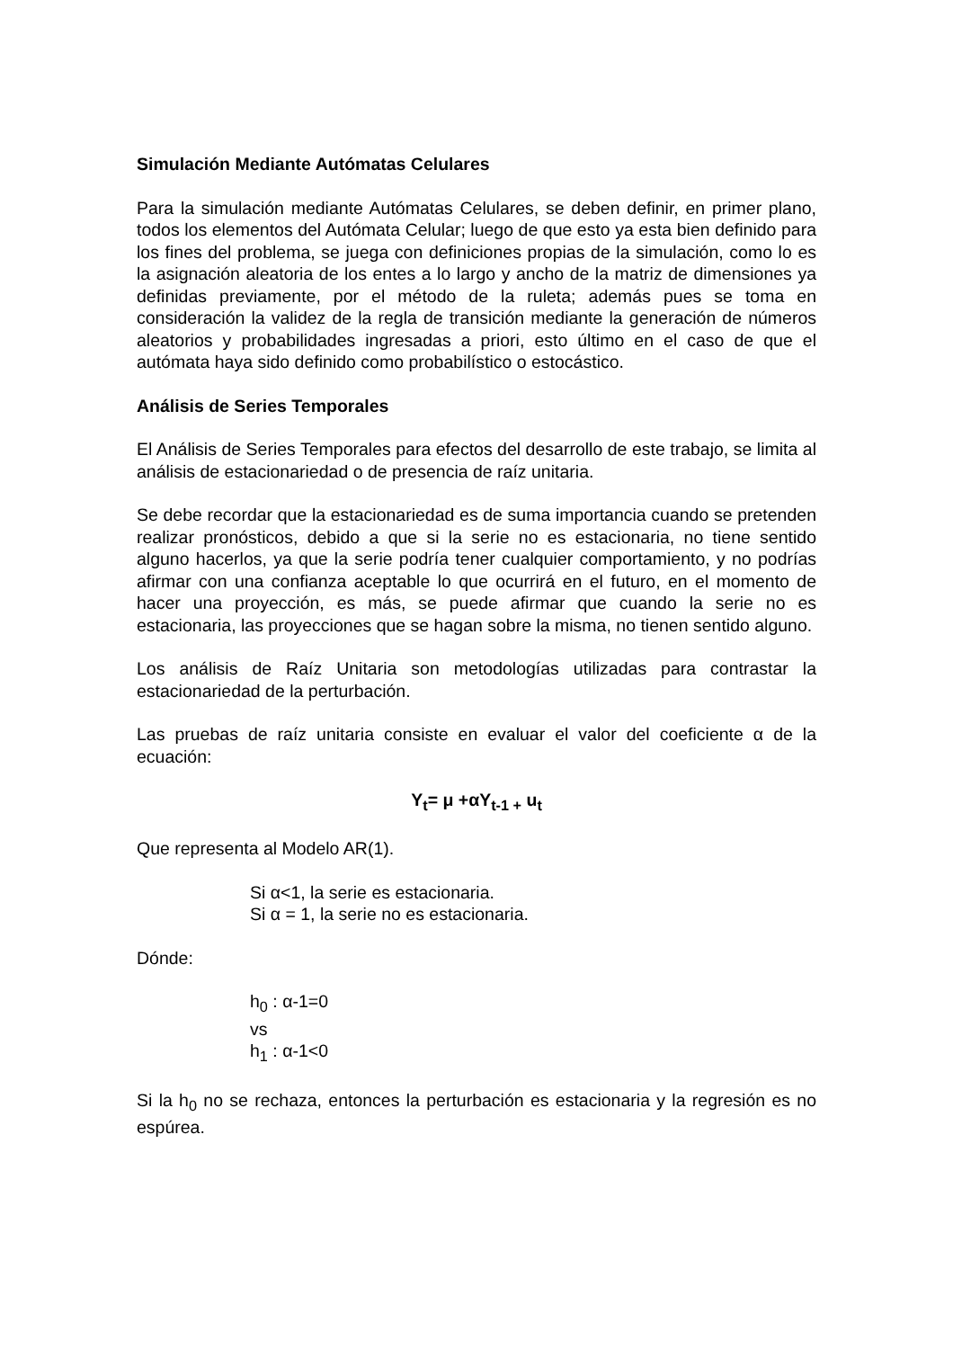Simulación Mediante Autómatas Celulares
Para la simulación mediante Autómatas Celulares, se deben definir, en primer plano, todos los elementos del Autómata Celular; luego de que esto ya esta bien definido para los fines del problema, se juega con definiciones propias de la simulación, como lo es la asignación aleatoria de los entes a lo largo y ancho de la matriz de dimensiones ya definidas previamente, por el método de la ruleta; además pues se toma en consideración la validez de la regla de transición mediante la generación de números aleatorios y probabilidades ingresadas a priori, esto último en el caso de que el autómata haya sido definido como probabilístico o estocástico.
Análisis de Series Temporales
El Análisis de Series Temporales para efectos del desarrollo de este trabajo, se limita al análisis de estacionariedad o de presencia de raíz unitaria.
Se debe recordar que la estacionariedad es de suma importancia cuando se pretenden realizar pronósticos, debido a que si la serie no es estacionaria, no tiene sentido alguno hacerlos, ya que la serie podría tener cualquier comportamiento, y no podrías afirmar con una confianza aceptable lo que ocurrirá en el futuro, en el momento de hacer una proyección, es más, se puede afirmar que cuando la serie no es estacionaria, las proyecciones que se hagan sobre la misma, no tienen sentido alguno.
Los análisis de Raíz Unitaria son metodologías utilizadas para contrastar la estacionariedad de la perturbación.
Las pruebas de raíz unitaria consiste en evaluar el valor del coeficiente α de la ecuación:
Y<sub>t</sub>= μ +αY<sub>t-1 +</sub> u<sub>t</sub>
Que representa al Modelo AR(1).
Si α<1, la serie es estacionaria.
Si α = 1, la serie no es estacionaria.
Dónde:
h<sub>0</sub> : α-1=0
vs
h<sub>1</sub> : α-1<0
Si la h<sub>0</sub> no se rechaza, entonces la perturbación es estacionaria y la regresión es no espúrea.